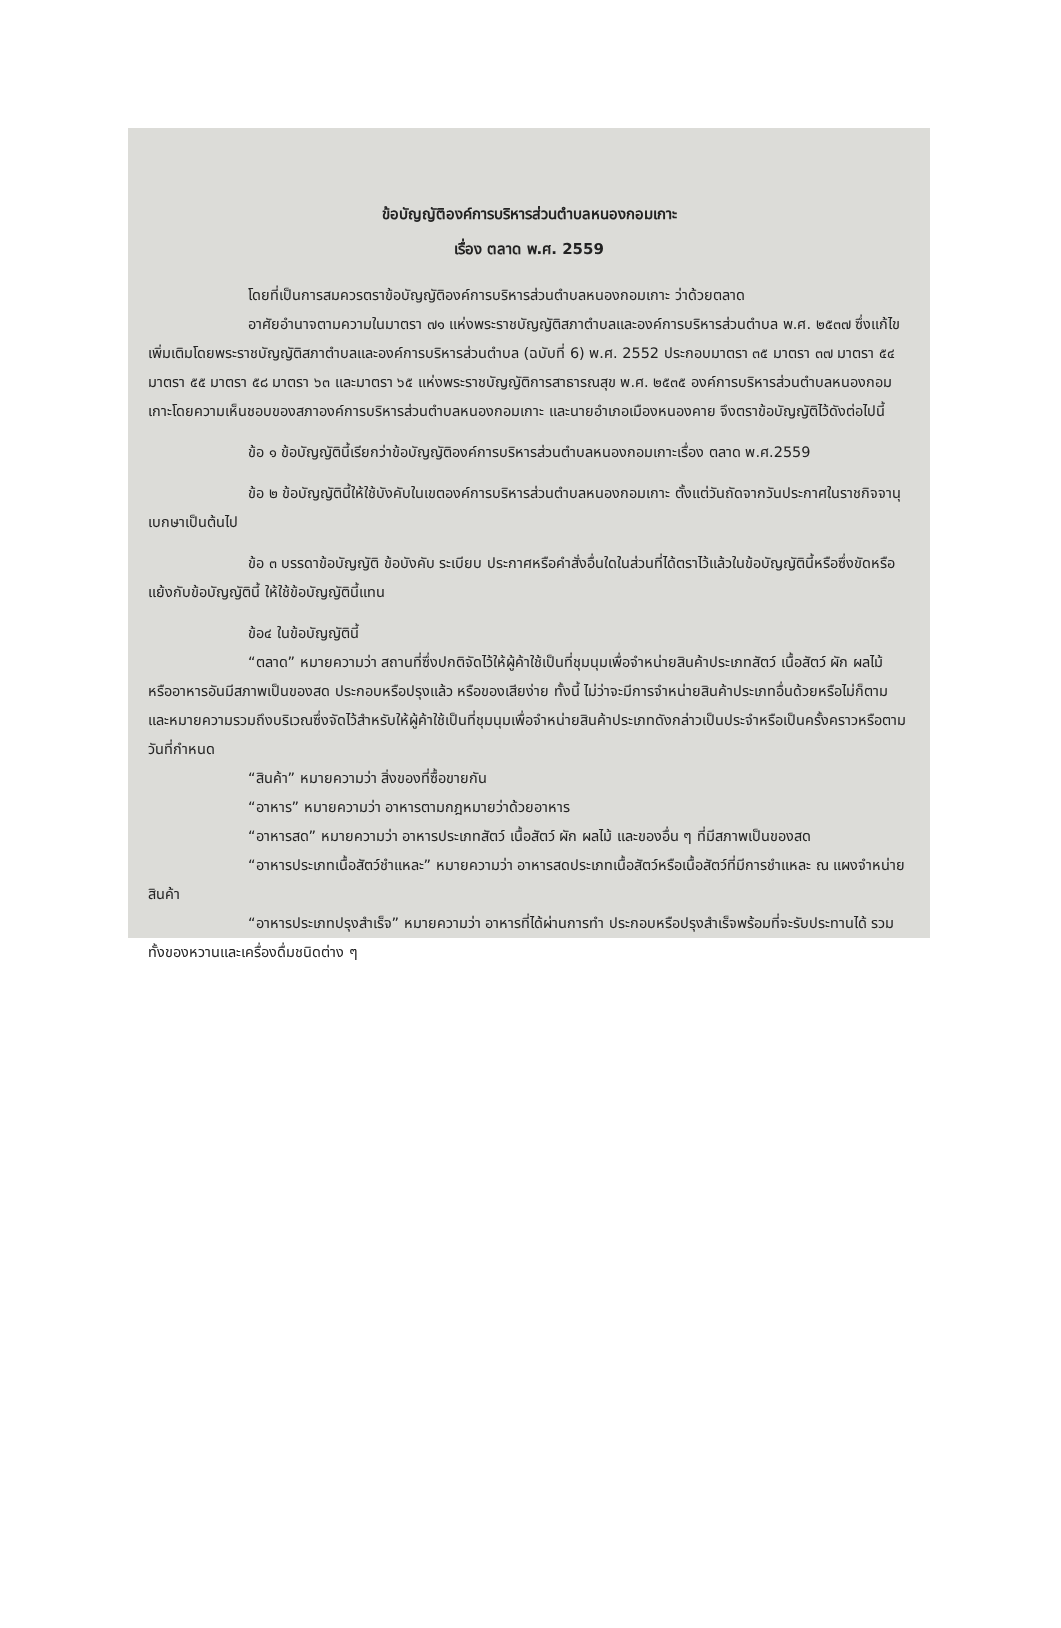ข้อบัญญัติองค์การบริหารส่วนตำบลหนองกอมเกาะ
เรื่อง ตลาด พ.ศ. 2559
โดยที่เป็นการสมควรตราข้อบัญญัติองค์การบริหารส่วนตำบลหนองกอมเกาะ ว่าด้วยตลาด
อาศัยอำนาจตามความในมาตรา ๗๑ แห่งพระราชบัญญัติสภาตำบลและองค์การบริหารส่วนตำบล พ.ศ. ๒๕๓๗ ซึ่งแก้ไขเพิ่มเติมโดยพระราชบัญญัติสภาตำบลและองค์การบริหารส่วนตำบล (ฉบับที่ 6) พ.ศ. 2552 ประกอบมาตรา ๓๕ มาตรา ๓๗ มาตรา ๕๔ มาตรา ๕๕ มาตรา ๕๘ มาตรา ๖๓ และมาตรา ๖๕ แห่งพระราชบัญญัติการสาธารณสุข พ.ศ. ๒๕๓๕ องค์การบริหารส่วนตำบลหนองกอมเกาะโดยความเห็นชอบของสภาองค์การบริหารส่วนตำบลหนองกอมเกาะ และนายอำเภอเมืองหนองคาย จึงตราข้อบัญญัติไว้ดังต่อไปนี้
ข้อ ๑ ข้อบัญญัตินี้เรียกว่าข้อบัญญัติองค์การบริหารส่วนตำบลหนองกอมเกาะเรื่อง ตลาด พ.ศ.2559
ข้อ ๒ ข้อบัญญัตินี้ให้ใช้บังคับในเขตองค์การบริหารส่วนตำบลหนองกอมเกาะ ตั้งแต่วันถัดจากวันประกาศในราชกิจจานุเบกษาเป็นต้นไป
ข้อ ๓ บรรดาข้อบัญญัติ ข้อบังคับ ระเบียบ ประกาศหรือคำสั่งอื่นใดในส่วนที่ได้ตราไว้แล้วในข้อบัญญัตินี้หรือซึ่งขัดหรือแย้งกับข้อบัญญัตินี้ ให้ใช้ข้อบัญญัตินี้แทน
ข้อ๔ ในข้อบัญญัตินี้
“ตลาด” หมายความว่า สถานที่ซึ่งปกติจัดไว้ให้ผู้ค้าใช้เป็นที่ชุมนุมเพื่อจำหน่ายสินค้าประเภทสัตว์ เนื้อสัตว์ ผัก ผลไม้ หรืออาหารอันมีสภาพเป็นของสด ประกอบหรือปรุงแล้ว หรือของเสียง่าย ทั้งนี้ ไม่ว่าจะมีการจำหน่ายสินค้าประเภทอื่นด้วยหรือไม่ก็ตาม และหมายความรวมถึงบริเวณซึ่งจัดไว้สำหรับให้ผู้ค้าใช้เป็นที่ชุมนุมเพื่อจำหน่ายสินค้าประเภทดังกล่าวเป็นประจำหรือเป็นครั้งคราวหรือตามวันที่กำหนด
“สินค้า” หมายความว่า สิ่งของที่ซื้อขายกัน
“อาหาร” หมายความว่า อาหารตามกฎหมายว่าด้วยอาหาร
“อาหารสด” หมายความว่า อาหารประเภทสัตว์ เนื้อสัตว์ ผัก ผลไม้ และของอื่น ๆ ที่มีสภาพเป็นของสด
“อาหารประเภทเนื้อสัตว์ชำแหละ” หมายความว่า อาหารสดประเภทเนื้อสัตว์หรือเนื้อสัตว์ที่มีการชำแหละ ณ แผงจำหน่ายสินค้า
“อาหารประเภทปรุงสำเร็จ” หมายความว่า อาหารที่ได้ผ่านการทำ ประกอบหรือปรุงสำเร็จพร้อมที่จะรับประทานได้ รวมทั้งของหวานและเครื่องดื่มชนิดต่าง ๆ